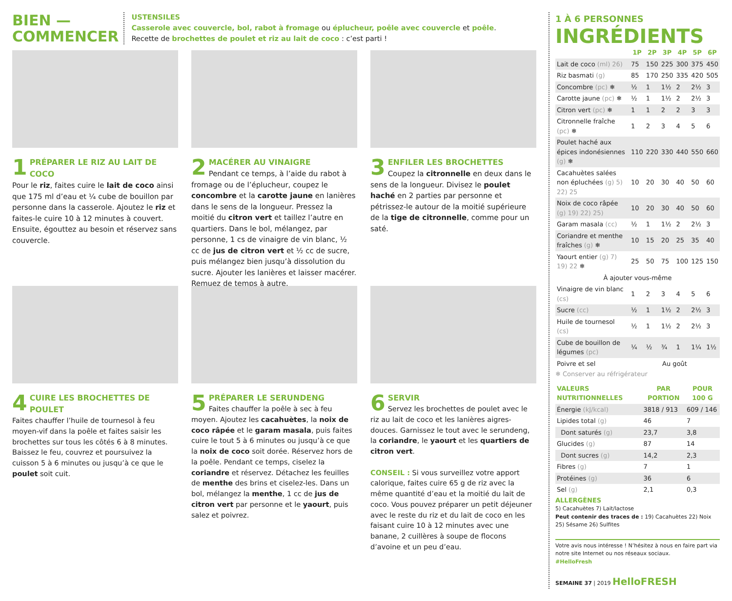BIEN —
COMMENCER
USTENSILES
Casserole avec couvercle, bol, rabot à fromage ou éplucheur, poêle avec couvercle et poêle.
Recette de brochettes de poulet et riz au lait de coco : c’est parti !
1
PRÉPARER LE RIZ AU LAIT DE COCO
Pour le riz, faites cuire le lait de coco ainsi que 175 ml d’eau et ¼ cube de bouillon par personne dans la casserole. Ajoutez le riz et faites-le cuire 10 à 12 minutes à couvert. Ensuite, égouttez au besoin et réservez sans couvercle.
2
MACÉRER AU VINAIGRE
Pendant ce temps, à l’aide du rabot à fromage ou de l’éplucheur, coupez le concombre et la carotte jaune en lanières dans le sens de la longueur. Pressez la moitié du citron vert et taillez l’autre en quartiers. Dans le bol, mélangez, par personne, 1 cs de vinaigre de vin blanc, ½ cc de jus de citron vert et ½ cc de sucre, puis mélangez bien jusqu’à dissolution du sucre. Ajouter les lanières et laisser macérer. Remuez de temps à autre.
3
ENFILER LES BROCHETTES
Coupez la citronnelle en deux dans le sens de la longueur. Divisez le poulet haché en 2 parties par personne et pétrissez-le autour de la moitié supérieure de la tige de citronnelle, comme pour un saté.
4
CUIRE LES BROCHETTES DE POULET
Faites chauffer l’huile de tournesol à feu moyen-vif dans la poêle et faites saisir les brochettes sur tous les côtés 6 à 8 minutes. Baissez le feu, couvrez et poursuivez la cuisson 5 à 6 minutes ou jusqu’à ce que le poulet soit cuit.
5
PRÉPARER LE SERUNDENG
Faites chauffer la poêle à sec à feu moyen. Ajoutez les cacahuètes, la noix de coco râpée et le garam masala, puis faites cuire le tout 5 à 6 minutes ou jusqu’à ce que la noix de coco soit dorée. Réservez hors de la poêle. Pendant ce temps, ciselez la coriandre et réservez. Détachez les feuilles de menthe des brins et ciselez-les. Dans un bol, mélangez la menthe, 1 cc de jus de citron vert par personne et le yaourt, puis salez et poivrez.
6
SERVIR
Servez les brochettes de poulet avec le riz au lait de coco et les lanières aigres-douces. Garnissez le tout avec le serundeng, la coriandre, le yaourt et les quartiers de citron vert.
CONSEIL : Si vous surveillez votre apport calorique, faites cuire 65 g de riz avec la même quantité d’eau et la moitié du lait de coco. Vous pouvez préparer un petit déjeuner avec le reste du riz et du lait de coco en les faisant cuire 10 à 12 minutes avec une banane, 2 cuillères à soupe de flocons d’avoine et un peu d’eau.
1 À 6 PERSONNES
INGRÉDIENTS
| | 1P | 2P | 3P | 4P | 5P | 6P |
| --- | --- | --- | --- | --- | --- | --- |
| Lait de coco (ml) 26) | 75 | 150 | 225 | 300 | 375 | 450 |
| Riz basmati (g) | 85 | 170 | 250 | 335 | 420 | 505 |
| Concombre (pc) ❄ | ½ | 1 | 1½ | 2 | 2½ | 3 |
| Carotte jaune (pc) ❄ | ½ | 1 | 1½ | 2 | 2½ | 3 |
| Citron vert (pc) ❄ | 1 | 1 | 2 | 2 | 3 | 3 |
| Citronnelle fraîche (pc) ❄ | 1 | 2 | 3 | 4 | 5 | 6 |
| Poulet haché aux épices indonésiennes (g) ❄ | 110 | 220 | 330 | 440 | 550 | 660 |
| Cacahuètes salées non épluchées (g) 5) 22) 25 | 10 | 20 | 30 | 40 | 50 | 60 |
| Noix de coco râpée (g) 19) 22) 25) | 10 | 20 | 30 | 40 | 50 | 60 |
| Garam masala (cc) | ½ | 1 | 1½ | 2 | 2½ | 3 |
| Coriandre et menthe fraîches (g) ❄ | 10 | 15 | 20 | 25 | 35 | 40 |
| Yaourt entier (g) 7) 19) 22 ❄ | 25 | 50 | 75 | 100 | 125 | 150 |
| À ajouter vous-même | | | | | | |
| Vinaigre de vin blanc (cs) | 1 | 2 | 3 | 4 | 5 | 6 |
| Sucre (cc) | ½ | 1 | 1½ | 2 | 2½ | 3 |
| Huile de tournesol (cs) | ½ | 1 | 1½ | 2 | 2½ | 3 |
| Cube de bouillon de légumes (pc) | ¼ | ½ | ¾ | 1 | 1¼ | 1½ |
| Poivre et sel | Au goût | | | | | |
❄ Conserver au réfrigérateur
| VALEURS NUTRITIONNELLES | PAR PORTION | POUR 100 G |
| --- | --- | --- |
| Énergie (kJ/kcal) | 3818 / 913 | 609 / 146 |
| Lipides total (g) | 46 | 7 |
| Dont saturés (g) | 23,7 | 3,8 |
| Glucides (g) | 87 | 14 |
| Dont sucres (g) | 14,2 | 2,3 |
| Fibres (g) | 7 | 1 |
| Protéines (g) | 36 | 6 |
| Sel (g) | 2,1 | 0,3 |
ALLERGÈNES
5) Cacahuètes 7) Lait/lactose
Peut contenir des traces de : 19) Cacahuètes 22) Noix 25) Sésame 26) Sulfites
Votre avis nous intéresse ! N’hésitez à nous en faire part via notre site Internet ou nos réseaux sociaux.
#HelloFresh
SEMAINE 37 | 2019 HelloFRESH